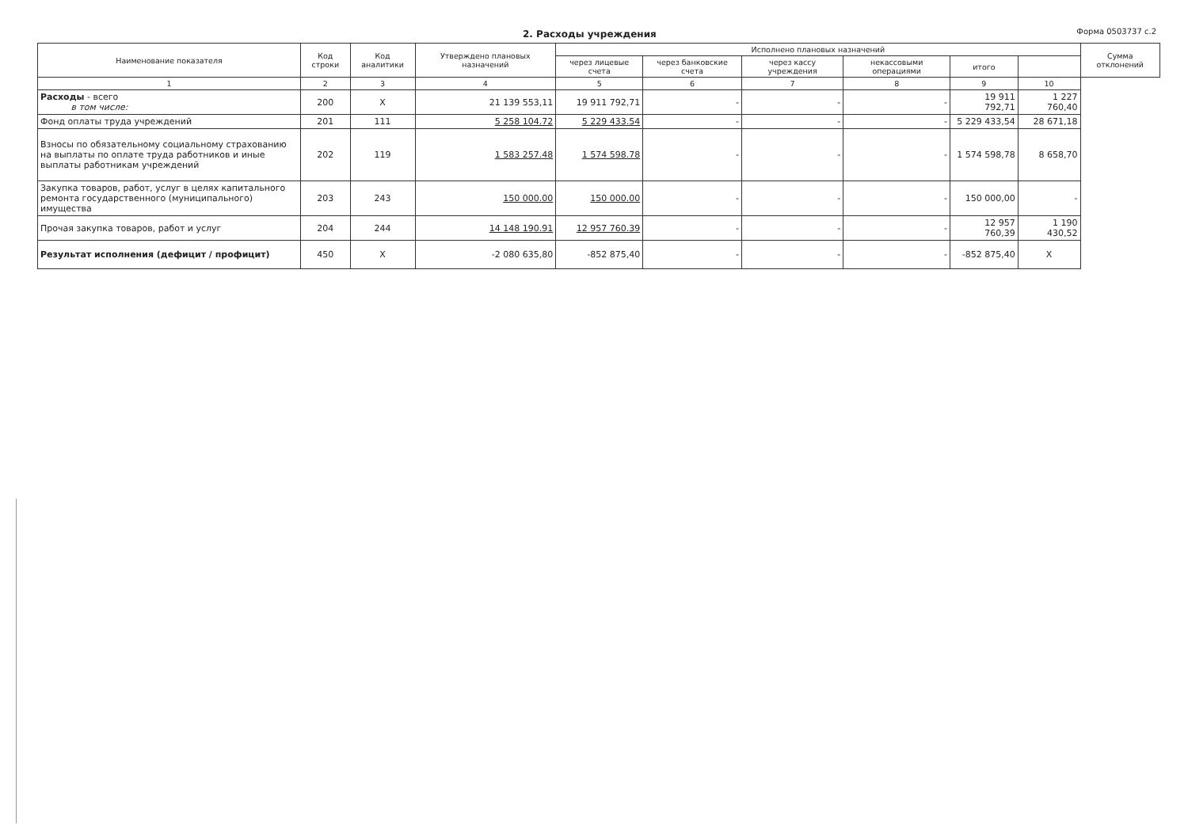2. Расходы учреждения Форма 0503737 с.2
| Наименование показателя | Код строки | Код аналитики | Утверждено плановых назначений | Исполнено плановых назначений | | | | | | Сумма отклонений |
| --- | --- | --- | --- | --- | --- | --- | --- | --- | --- | --- |
| | | | | через лицевые счета | через банковские счета | через кассу учреждения | некассовыми операциями | итого | | |
| 1 | 2 | 3 | 4 | 5 | 6 | 7 | 8 | 9 | 10 | |
| Расходы - всего в том числе: | 200 | X | 21 139 553,11 | 19 911 792,71 | - | - | - | 19 911 792,71 | 1 227 760,40 | |
| Фонд оплаты труда учреждений | 201 | 111 | 5 258 104.72 | 5 229 433.54 | - | - | - | 5 229 433,54 | 28 671,18 | |
| Взносы по обязательному социальному страхованию на выплаты по оплате труда работников и иные выплаты работникам учреждений | 202 | 119 | 1 583 257.48 | 1 574 598.78 | - | - | - | 1 574 598,78 | 8 658,70 | |
| Закупка товаров, работ, услуг в целях капитального ремонта государственного (муниципального) имущества | 203 | 243 | 150 000.00 | 150 000.00 | - | - | - | 150 000,00 | - | |
| Прочая закупка товаров, работ и услуг | 204 | 244 | 14 148 190.91 | 12 957 760.39 | - | - | - | 12 957 760,39 | 1 190 430,52 | |
| Результат исполнения (дефицит / профицит) | 450 | X | -2 080 635,80 | -852 875,40 | - | - | - | -852 875,40 | X | |